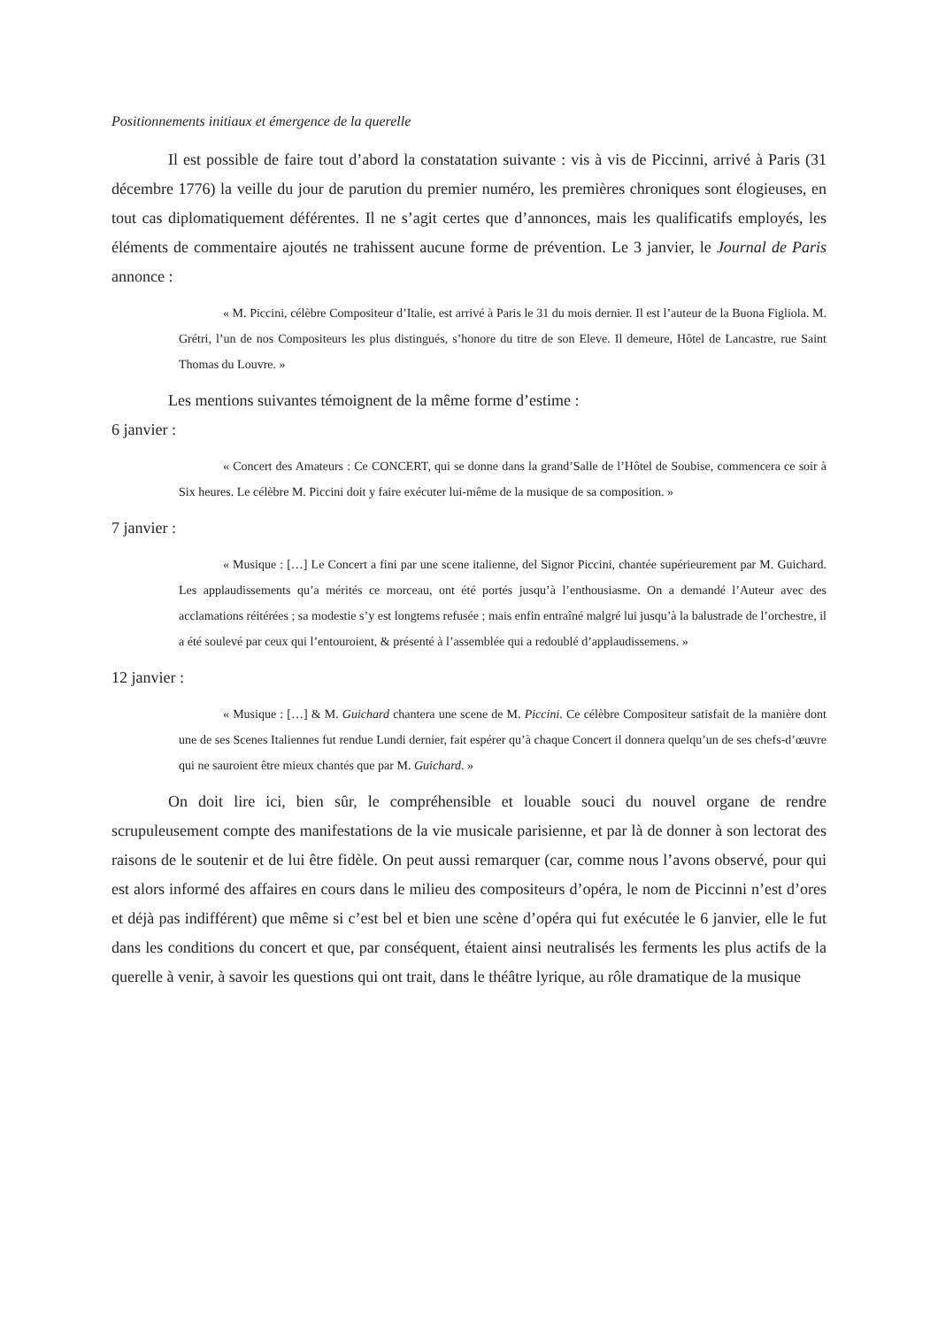Positionnements initiaux et émergence de la querelle
Il est possible de faire tout d’abord la constatation suivante : vis à vis de Piccinni, arrivé à Paris (31 décembre 1776) la veille du jour de parution du premier numéro, les premières chroniques sont élogieuses, en tout cas diplomatiquement déférentes. Il ne s’agit certes que d’annonces, mais les qualificatifs employés, les éléments de commentaire ajoutés ne trahissent aucune forme de prévention. Le 3 janvier, le Journal de Paris annonce :
« M. Piccini, célèbre Compositeur d’Italie, est arrivé à Paris le 31 du mois dernier. Il est l’auteur de la Buona Figliola. M. Grétri, l’un de nos Compositeurs les plus distingués, s’honore du titre de son Eleve. Il demeure, Hôtel de Lancastre, rue Saint Thomas du Louvre. »
Les mentions suivantes témoignent de la même forme d’estime :
6 janvier :
« Concert des Amateurs : Ce CONCERT, qui se donne dans la grand’Salle de l’Hôtel de Soubise, commencera ce soir à Six heures. Le célèbre M. Piccini doit y faire exécuter lui-même de la musique de sa composition. »
7 janvier :
« Musique : […] Le Concert a fini par une scene italienne, del Signor Piccini, chantée supérieurement par M. Guichard. Les applaudissements qu’a mérités ce morceau, ont été portés jusqu’à l’enthousiasme. On a demandé l’Auteur avec des acclamations réitérées ; sa modestie s’y est longtems refusée ; mais enfin entraîné malgré lui jusqu’à la balustrade de l’orchestre, il a été soulevé par ceux qui l’entouroient, & présenté à l’assemblée qui a redoublé d’applaudissemens. »
12 janvier :
« Musique : […] & M. Guichard chantera une scene de M. Piccini. Ce célèbre Compositeur satisfait de la manière dont une de ses Scenes Italiennes fut rendue Lundi dernier, fait espérer qu’à chaque Concert il donnera quelqu’un de ses chefs-d’œuvre qui ne sauroient être mieux chantés que par M. Guichard. »
On doit lire ici, bien sûr, le compréhensible et louable souci du nouvel organe de rendre scrupuleusement compte des manifestations de la vie musicale parisienne, et par là de donner à son lectorat des raisons de le soutenir et de lui être fidèle. On peut aussi remarquer (car, comme nous l’avons observé, pour qui est alors informé des affaires en cours dans le milieu des compositeurs d’opéra, le nom de Piccinni n’est d’ores et déjà pas indifférent) que même si c’est bel et bien une scène d’opéra qui fut exécutée le 6 janvier, elle le fut dans les conditions du concert et que, par conséquent, étaient ainsi neutralisés les ferments les plus actifs de la querelle à venir, à savoir les questions qui ont trait, dans le théâtre lyrique, au rôle dramatique de la musique